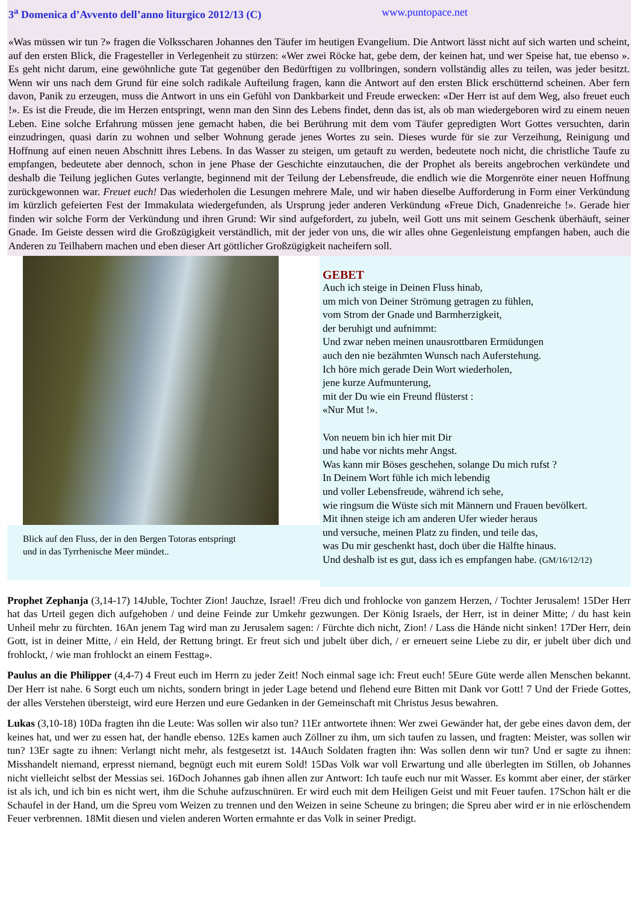3<sup>a</sup> Domenica d’Avvento dell’anno liturgico 2012/13 (C) www.puntopace.net
«Was müssen wir tun ?» fragen die Volksscharen Johannes den Täufer im heutigen Evangelium. Die Antwort lässt nicht auf sich warten und scheint, auf den ersten Blick, die Fragesteller in Verlegenheit zu stürzen: «Wer zwei Röcke hat, gebe dem, der keinen hat, und wer Speise hat, tue ebenso ». Es geht nicht darum, eine gewöhnliche gute Tat gegenüber den Bedürftigen zu vollbringen, sondern vollständig alles zu teilen, was jeder besitzt. Wenn wir uns nach dem Grund für eine solch radikale Aufteilung fragen, kann die Antwort auf den ersten Blick erschütternd scheinen. Aber fern davon, Panik zu erzeugen, muss die Antwort in uns ein Gefühl von Dankbarkeit und Freude erwecken: «Der Herr ist auf dem Weg, also freuet euch !». Es ist die Freude, die im Herzen entspringt, wenn man den Sinn des Lebens findet, denn das ist, als ob man wiedergeboren wird zu einem neuen Leben. Eine solche Erfahrung müssen jene gemacht haben, die bei Berührung mit dem vom Täufer gepredigten Wort Gottes versuchten, darin einzudringen, quasi darin zu wohnen und selber Wohnung gerade jenes Wortes zu sein. Dieses wurde für sie zur Verzeihung, Reinigung und Hoffnung auf einen neuen Abschnitt ihres Lebens. In das Wasser zu steigen, um getauft zu werden, bedeutete noch nicht, die christliche Taufe zu empfangen, bedeutete aber dennoch, schon in jene Phase der Geschichte einzutauchen, die der Prophet als bereits angebrochen verkündete und deshalb die Teilung jeglichen Gutes verlangte, beginnend mit der Teilung der Lebensfreude, die endlich wie die Morgenröte einer neuen Hoffnung zurückgewonnen war. Freuet euch! Das wiederholen die Lesungen mehrere Male, und wir haben dieselbe Aufforderung in Form einer Verkündung im kürzlich gefeierten Fest der Immakulata wiedergefunden, als Ursprung jeder anderen Verkündung «Freue Dich, Gnadenreiche !». Gerade hier finden wir solche Form der Verkündung und ihren Grund: Wir sind aufgefordert, zu jubeln, weil Gott uns mit seinem Geschenk überhäuft, seiner Gnade. Im Geiste dessen wird die Großzügigkeit verständlich, mit der jeder von uns, die wir alles ohne Gegenleistung empfangen haben, auch die Anderen zu Teilhabern machen und eben dieser Art göttlicher Großzügigkeit nacheifern soll.
Blick auf den Fluss, der in den Bergen Totoras entspringt
und in das Tyrrhenische Meer mündet..
GEBET
Auch ich steige in Deinen Fluss hinab,
um mich von Deiner Strömung getragen zu fühlen,
vom Strom der Gnade und Barmherzigkeit,
der beruhigt und aufnimmt:
Und zwar neben meinen unausrottbaren Ermüdungen
auch den nie bezähmten Wunsch nach Auferstehung.
Ich höre mich gerade Dein Wort wiederholen,
jene kurze Aufmunterung,
mit der Du wie ein Freund flüsterst :
«Nur Mut !».
Von neuem bin ich hier mit Dir
und habe vor nichts mehr Angst.
Was kann mir Böses geschehen, solange Du mich rufst ?
In Deinem Wort fühle ich mich lebendig
und voller Lebensfreude, während ich sehe,
wie ringsum die Wüste sich mit Männern und Frauen bevölkert.
Mit ihnen steige ich am anderen Ufer wieder heraus
und versuche, meinen Platz zu finden, und teile das,
was Du mir geschenkt hast, doch über die Hälfte hinaus.
Und deshalb ist es gut, dass ich es empfangen habe. (GM/16/12/12)
Prophet Zephanja (3,14-17) 14Juble, Tochter Zion! Jauchze, Israel! /Freu dich und frohlocke von ganzem Herzen, / Tochter Jerusalem! 15Der Herr hat das Urteil gegen dich aufgehoben / und deine Feinde zur Umkehr gezwungen. Der König Israels, der Herr, ist in deiner Mitte; / du hast kein Unheil mehr zu fürchten. 16An jenem Tag wird man zu Jerusalem sagen: / Fürchte dich nicht, Zion! / Lass die Hände nicht sinken! 17Der Herr, dein Gott, ist in deiner Mitte, / ein Held, der Rettung bringt. Er freut sich und jubelt über dich, / er erneuert seine Liebe zu dir, er jubelt über dich und frohlockt, / wie man frohlockt an einem Festtag».
Paulus an die Philipper (4,4-7) 4 Freut euch im Herrn zu jeder Zeit! Noch einmal sage ich: Freut euch! 5Eure Güte werde allen Menschen bekannt. Der Herr ist nahe. 6 Sorgt euch um nichts, sondern bringt in jeder Lage betend und flehend eure Bitten mit Dank vor Gott! 7 Und der Friede Gottes, der alles Verstehen übersteigt, wird eure Herzen und eure Gedanken in der Gemeinschaft mit Christus Jesus bewahren.
Lukas (3,10-18) 10Da fragten ihn die Leute: Was sollen wir also tun? 11Er antwortete ihnen: Wer zwei Gewänder hat, der gebe eines davon dem, der keines hat, und wer zu essen hat, der handle ebenso. 12Es kamen auch Zöllner zu ihm, um sich taufen zu lassen, und fragten: Meister, was sollen wir tun? 13Er sagte zu ihnen: Verlangt nicht mehr, als festgesetzt ist. 14Auch Soldaten fragten ihn: Was sollen denn wir tun? Und er sagte zu ihnen: Misshandelt niemand, erpresst niemand, begnügt euch mit eurem Sold! 15Das Volk war voll Erwartung und alle überlegten im Stillen, ob Johannes nicht vielleicht selbst der Messias sei. 16Doch Johannes gab ihnen allen zur Antwort: Ich taufe euch nur mit Wasser. Es kommt aber einer, der stärker ist als ich, und ich bin es nicht wert, ihm die Schuhe aufzuschnüren. Er wird euch mit dem Heiligen Geist und mit Feuer taufen. 17Schon hält er die Schaufel in der Hand, um die Spreu vom Weizen zu trennen und den Weizen in seine Scheune zu bringen; die Spreu aber wird er in nie erlöschendem Feuer verbrennen. 18Mit diesen und vielen anderen Worten ermahnte er das Volk in seiner Predigt.